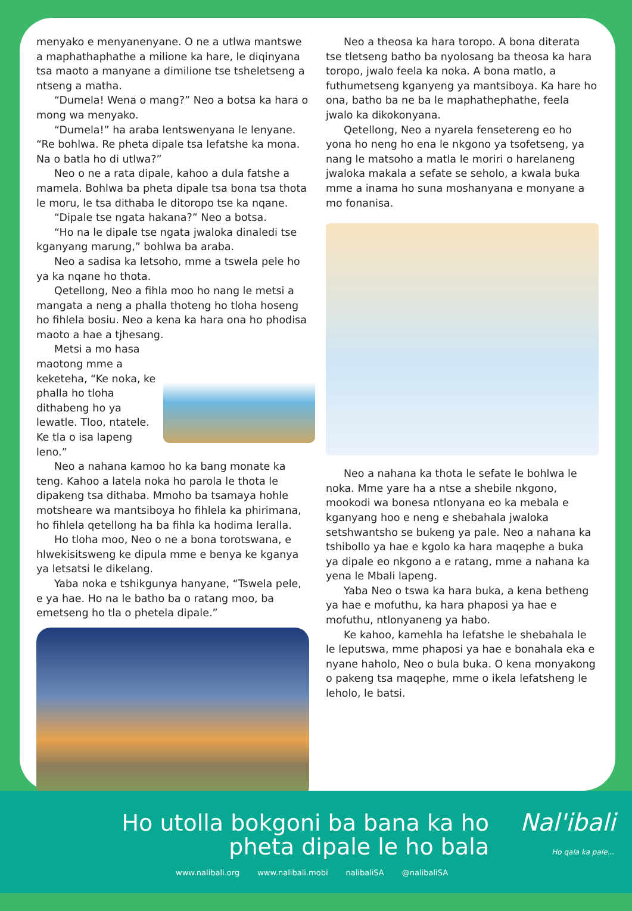menyako e menyanenyane. O ne a utlwa mantswe a maphathaphathe a milione ka hare, le diqinyana tsa maoto a manyane a dimilione tse tsheletseng a ntseng a matha.
“Dumela! Wena o mang?” Neo a botsa ka hara o mong wa menyako.
“Dumela!” ha araba lentswenyana le lenyane. “Re bohlwa. Re pheta dipale tsa lefatshe ka mona. Na o batla ho di utlwa?”
Neo o ne a rata dipale, kahoo a dula fatshe a mamela. Bohlwa ba pheta dipale tsa bona tsa thota le moru, le tsa dithaba le ditoropo tse ka nqane.
“Dipale tse ngata hakana?” Neo a botsa.
“Ho na le dipale tse ngata jwaloka dinaledi tse kganyang marung,” bohlwa ba araba.
Neo a sadisa ka letsoho, mme a tswela pele ho ya ka nqane ho thota.
Qetellong, Neo a fihla moo ho nang le metsi a mangata a neng a phalla thoteng ho tloha hoseng ho fihlela bosiu. Neo a kena ka hara ona ho phodisa maoto a hae a tjhesang.
Metsi a mo hasa maotong mme a keketeha, “Ke noka, ke phalla ho tloha dithabeng ho ya lewatle. Tloo, ntatele. Ke tla o isa lapeng leno.”
Neo a nahana kamoo ho ka bang monate ka teng. Kahoo a latela noka ho parola le thota le dipakeng tsa dithaba. Mmoho ba tsamaya hohle motsheare wa mantsiboya ho fihlela ka phirimana, ho fihlela qetellong ha ba fihla ka hodima leralla.
Ho tloha moo, Neo o ne a bona torotswana, e hlwekisitsweng ke dipula mme e benya ke kganya ya letsatsi le dikelang.
Yaba noka e tshikgunya hanyane, “Tswela pele, e ya hae. Ho na le batho ba o ratang moo, ba emetseng ho tla o phetela dipale.”
Neo a theosa ka hara toropo. A bona diterata tse tletseng batho ba nyolosang ba theosa ka hara toropo, jwalo feela ka noka. A bona matlo, a futhumetseng kganyeng ya mantsiboya. Ka hare ho ona, batho ba ne ba le maphathephathe, feela jwalo ka dikokonyana.
Qetellong, Neo a nyarela fensetereng eo ho yona ho neng ho ena le nkgono ya tsofetseng, ya nang le matsoho a matla le moriri o harelaneng jwaloka makala a sefate se seholo, a kwala buka mme a inama ho suna moshanyana e monyane a mo fonanisa.
Neo a nahana ka thota le sefate le bohlwa le noka. Mme yare ha a ntse a shebile nkgono, mookodi wa bonesa ntlonyana eo ka mebala e kganyang hoo e neng e shebahala jwaloka setshwantsho se bukeng ya pale. Neo a nahana ka tshibollo ya hae e kgolo ka hara maqephe a buka ya dipale eo nkgono a e ratang, mme a nahana ka yena le Mbali lapeng.
Yaba Neo o tswa ka hara buka, a kena betheng ya hae e mofuthu, ka hara phaposi ya hae e mofuthu, ntlonyaneng ya habo.
Ke kahoo, kamehla ha lefatshe le shebahala le le leputswa, mme phaposi ya hae e bonahala eka e nyane haholo, Neo o bula buka. O kena monyakong o pakeng tsa maqephe, mme o ikela lefatsheng le leholo, le batsi.
Ho utolla bokgoni ba bana ka ho
pheta dipale le ho bala
Nal'ibali
Ho qala ka pale...
www.nalibali.org www.nalibali.mobi nalibaliSA @nalibaliSA